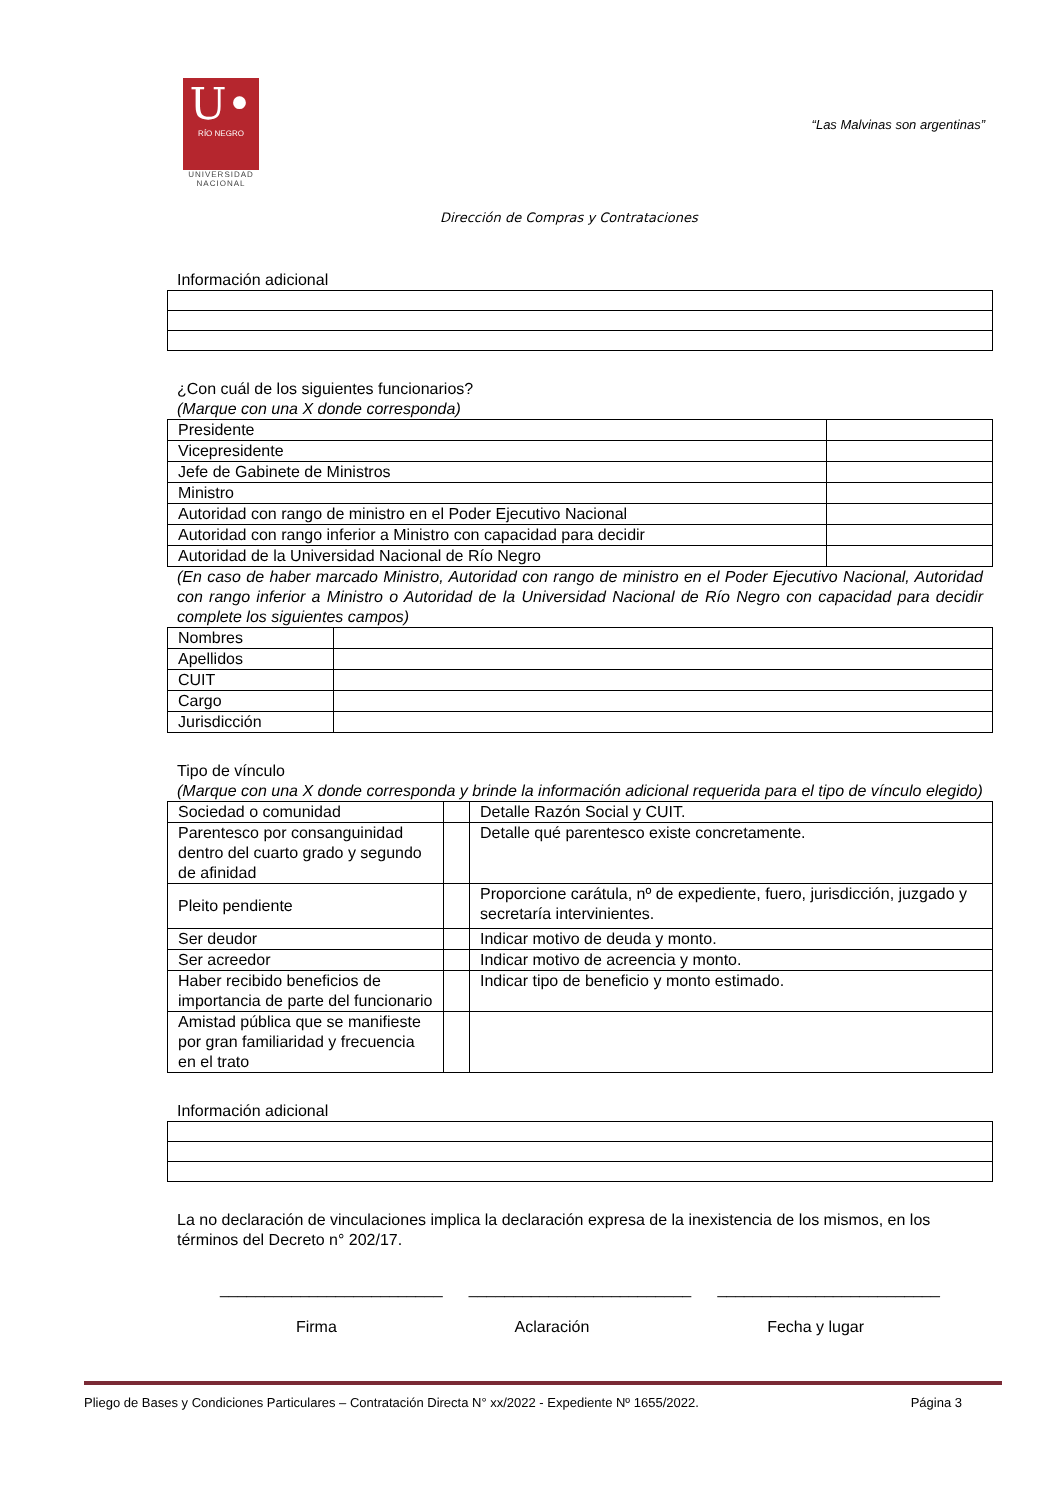U•
RÍO NEGRO
UNIVERSIDAD NACIONAL
“Las Malvinas son argentinas”
Dirección de Compras y Contrataciones
Información adicional
¿Con cuál de los siguientes funcionarios?
(Marque con una X donde corresponda)
| Presidente | |
| Vicepresidente | |
| Jefe de Gabinete de Ministros | |
| Ministro | |
| Autoridad con rango de ministro en el Poder Ejecutivo Nacional | |
| Autoridad con rango inferior a Ministro con capacidad para decidir | |
| Autoridad de la Universidad Nacional de Río Negro | |
(En caso de haber marcado Ministro, Autoridad con rango de ministro en el Poder Ejecutivo Nacional, Autoridad con rango inferior a Ministro o Autoridad de la Universidad Nacional de Río Negro con capacidad para decidir complete los siguientes campos)
| Nombres | |
| Apellidos | |
| CUIT | |
| Cargo | |
| Jurisdicción | |
Tipo de vínculo
(Marque con una X donde corresponda y brinde la información adicional requerida para el tipo de vínculo elegido)
| Sociedad o comunidad | | Detalle Razón Social y CUIT. |
| Parentesco por consanguinidad dentro del cuarto grado y segundo de afinidad | | Detalle qué parentesco existe concretamente. |
| Pleito pendiente | | Proporcione carátula, nº de expediente, fuero, jurisdicción, juzgado y secretaría intervinientes. |
| Ser deudor | | Indicar motivo de deuda y monto. |
| Ser acreedor | | Indicar motivo de acreencia y monto. |
| Haber recibido beneficios de importancia de parte del funcionario | | Indicar tipo de beneficio y monto estimado. |
| Amistad pública que se manifieste por gran familiaridad y frecuencia en el trato | | |
Información adicional
La no declaración de vinculaciones implica la declaración expresa de la inexistencia de los mismos, en los términos del Decreto n° 202/17.
_________________________ _________________________ _________________________
Firma Aclaración Fecha y lugar
Pliego de Bases y Condiciones Particulares – Contratación Directa N° xx/2022 - Expediente Nº 1655/2022. Página 3